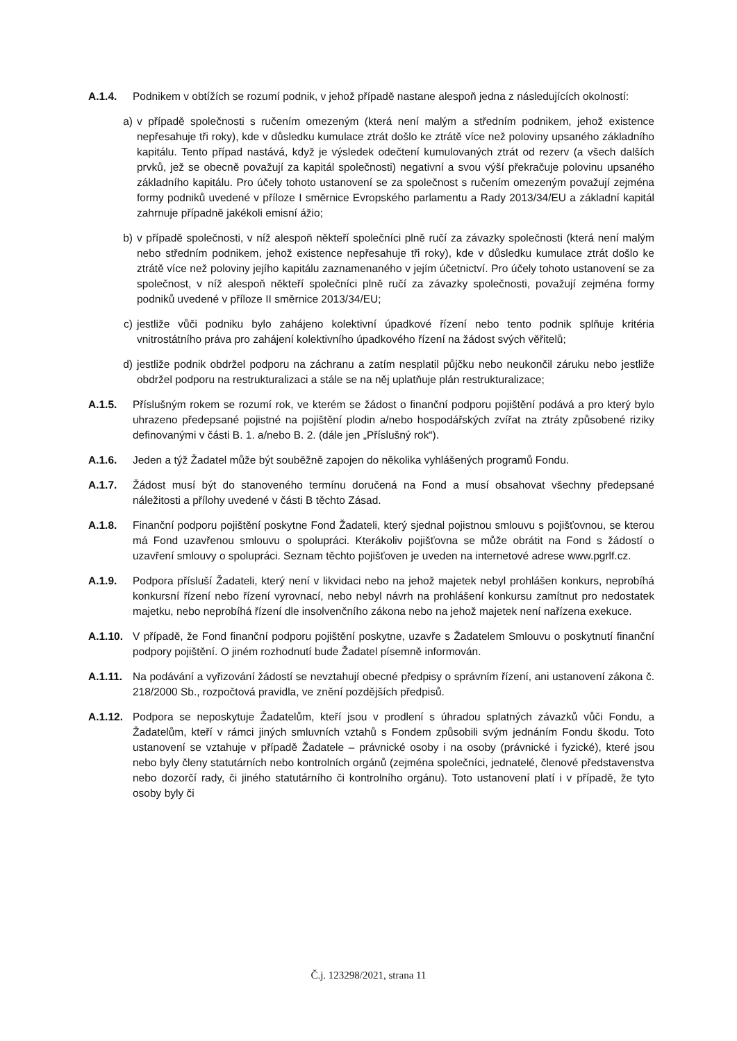A.1.4. Podnikem v obtížích se rozumí podnik, v jehož případě nastane alespoň jedna z následujících okolností:
a) v případě společnosti s ručením omezeným (která není malým a středním podnikem, jehož existence nepřesahuje tři roky), kde v důsledku kumulace ztrát došlo ke ztrátě více než poloviny upsaného základního kapitálu. Tento případ nastává, když je výsledek odečtení kumulovaných ztrát od rezerv (a všech dalších prvků, jež se obecně považují za kapitál společnosti) negativní a svou výší překračuje polovinu upsaného základního kapitálu. Pro účely tohoto ustanovení se za společnost s ručením omezeným považují zejména formy podniků uvedené v příloze I směrnice Evropského parlamentu a Rady 2013/34/EU a základní kapitál zahrnuje případně jakékoli emisní ážio;
b) v případě společnosti, v níž alespoň někteří společníci plně ručí za závazky společnosti (která není malým nebo středním podnikem, jehož existence nepřesahuje tři roky), kde v důsledku kumulace ztrát došlo ke ztrátě více než poloviny jejího kapitálu zaznamenaného v jejím účetnictví. Pro účely tohoto ustanovení se za společnost, v níž alespoň někteří společníci plně ručí za závazky společnosti, považují zejména formy podniků uvedené v příloze II směrnice 2013/34/EU;
c) jestliže vůči podniku bylo zahájeno kolektivní úpadkové řízení nebo tento podnik splňuje kritéria vnitrostátního práva pro zahájení kolektivního úpadkového řízení na žádost svých věřitelů;
d) jestliže podnik obdržel podporu na záchranu a zatím nesplatil půjčku nebo neukončil záruku nebo jestliže obdržel podporu na restrukturalizaci a stále se na něj uplatňuje plán restrukturalizace;
A.1.5. Příslušným rokem se rozumí rok, ve kterém se žádost o finanční podporu pojištění podává a pro který bylo uhrazeno předepsané pojistné na pojištění plodin a/nebo hospodářských zvířat na ztráty způsobené riziky definovanými v části B. 1. a/nebo B. 2. (dále jen „Příslušný rok“).
A.1.6. Jeden a týž Žadatel může být souběžně zapojen do několika vyhlášených programů Fondu.
A.1.7. Žádost musí být do stanoveného termínu doručená na Fond a musí obsahovat všechny předepsané náležitosti a přílohy uvedené v části B těchto Zásad.
A.1.8. Finanční podporu pojištění poskytne Fond Žadateli, který sjednal pojistnou smlouvu s pojišťovnou, se kterou má Fond uzavřenou smlouvu o spolupráci. Kterákoliv pojišťovna se může obrátit na Fond s žádostí o uzavření smlouvy o spolupráci. Seznam těchto pojišťoven je uveden na internetové adrese www.pgrlf.cz.
A.1.9. Podpora přísluší Žadateli, který není v likvidaci nebo na jehož majetek nebyl prohlášen konkurs, neprobíhá konkursní řízení nebo řízení vyrovnací, nebo nebyl návrh na prohlášení konkursu zamítnut pro nedostatek majetku, nebo neprobíhá řízení dle insolvenčního zákona nebo na jehož majetek není nařízena exekuce.
A.1.10.
V případě, že Fond finanční podporu pojištění poskytne, uzavře s Žadatelem Smlouvu o poskytnutí finanční podpory pojištění. O jiném rozhodnutí bude Žadatel písemně informován.
A.1.11.
Na podávání a vyřizování žádostí se nevztahují obecné předpisy o správním řízení, ani ustanovení zákona č. 218/2000 Sb., rozpočtová pravidla, ve znění pozdějších předpisů.
A.1.12.
Podpora se neposkytuje Žadatelům, kteří jsou v prodlení s úhradou splatných závazků vůči Fondu, a Žadatelům, kteří v rámci jiných smluvních vztahů s Fondem způsobili svým jednáním Fondu škodu. Toto ustanovení se vztahuje v případě Žadatele – právnické osoby i na osoby (právnické i fyzické), které jsou nebo byly členy statutárních nebo kontrolních orgánů (zejména společníci, jednatelé, členové představenstva nebo dozorčí rady, či jiného statutárního či kontrolního orgánu). Toto ustanovení platí i v případě, že tyto osoby byly či
Č.j. 123298/2021, strana 11